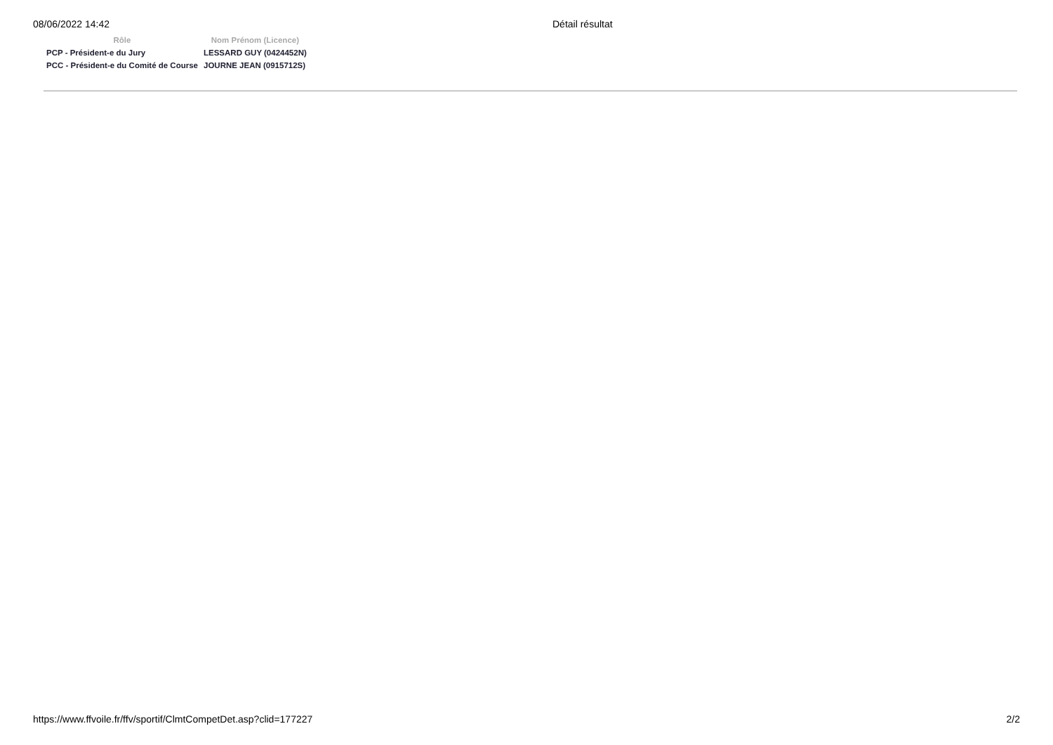08/06/2022 14:42 Détail résultat
| Rôle | Nom Prénom (Licence) |
| --- | --- |
| PCP - Président-e du Jury | LESSARD GUY (0424452N) |
| PCC - Président-e du Comité de Course | JOURNE JEAN (0915712S) |
https://www.ffvoile.fr/ffv/sportif/ClmtCompetDet.asp?clid=177227 2/2